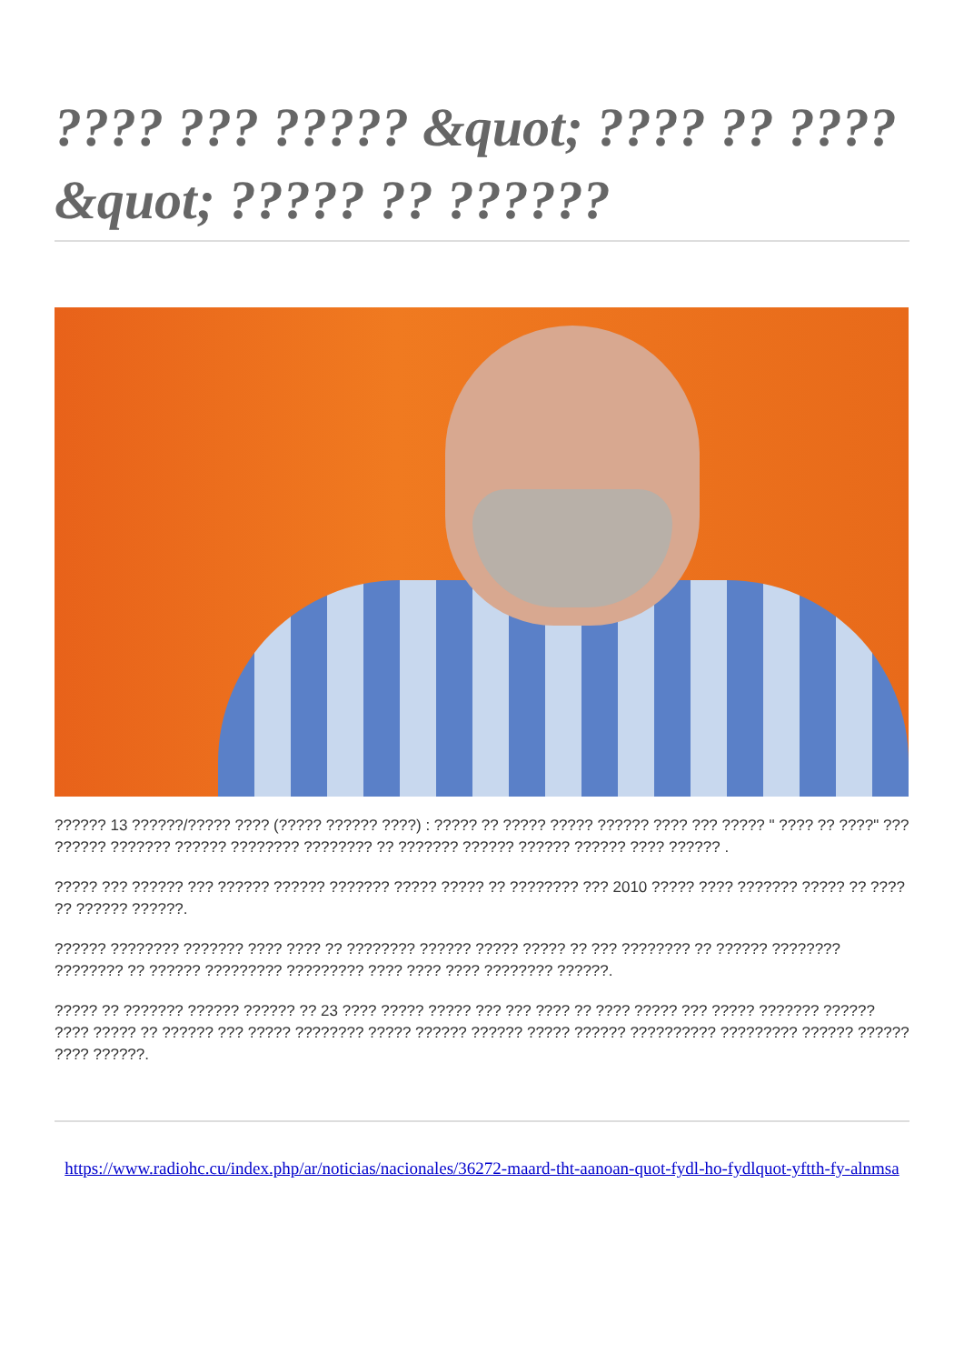???? ??? ????? &quot; ???? ?? ????&quot; ????? ?? ??????
?????? 13 ??????/????? ???? (????? ?????? ????) : ????? ?? ????? ????? ?????? ???? ??? ????? " ???? ?? ????" ??? ?????? ??????? ?????? ???????? ???????? ?? ??????? ?????? ?????? ?????? ???? ?????? .
????? ??? ?????? ??? ?????? ?????? ??????? ????? ????? ?? ???????? ??? 2010 ????? ???? ??????? ????? ?? ???? ?? ?????? ??????.
?????? ???????? ??????? ???? ???? ?? ???????? ?????? ????? ????? ?? ??? ???????? ?? ?????? ???????? ???????? ?? ?????? ????????? ????????? ???? ???? ???? ???????? ??????.
????? ?? ??????? ?????? ?????? ?? 23 ???? ????? ????? ??? ??? ???? ?? ???? ????? ??? ????? ??????? ?????? ???? ????? ?? ?????? ??? ????? ???????? ????? ?????? ?????? ????? ?????? ?????????? ????????? ?????? ?????? ???? ??????.
https://www.radiohc.cu/index.php/ar/noticias/nacionales/36272-maard-tht-aanoan-quot-fydl-ho-fydlquot-yftth-fy-alnmsa